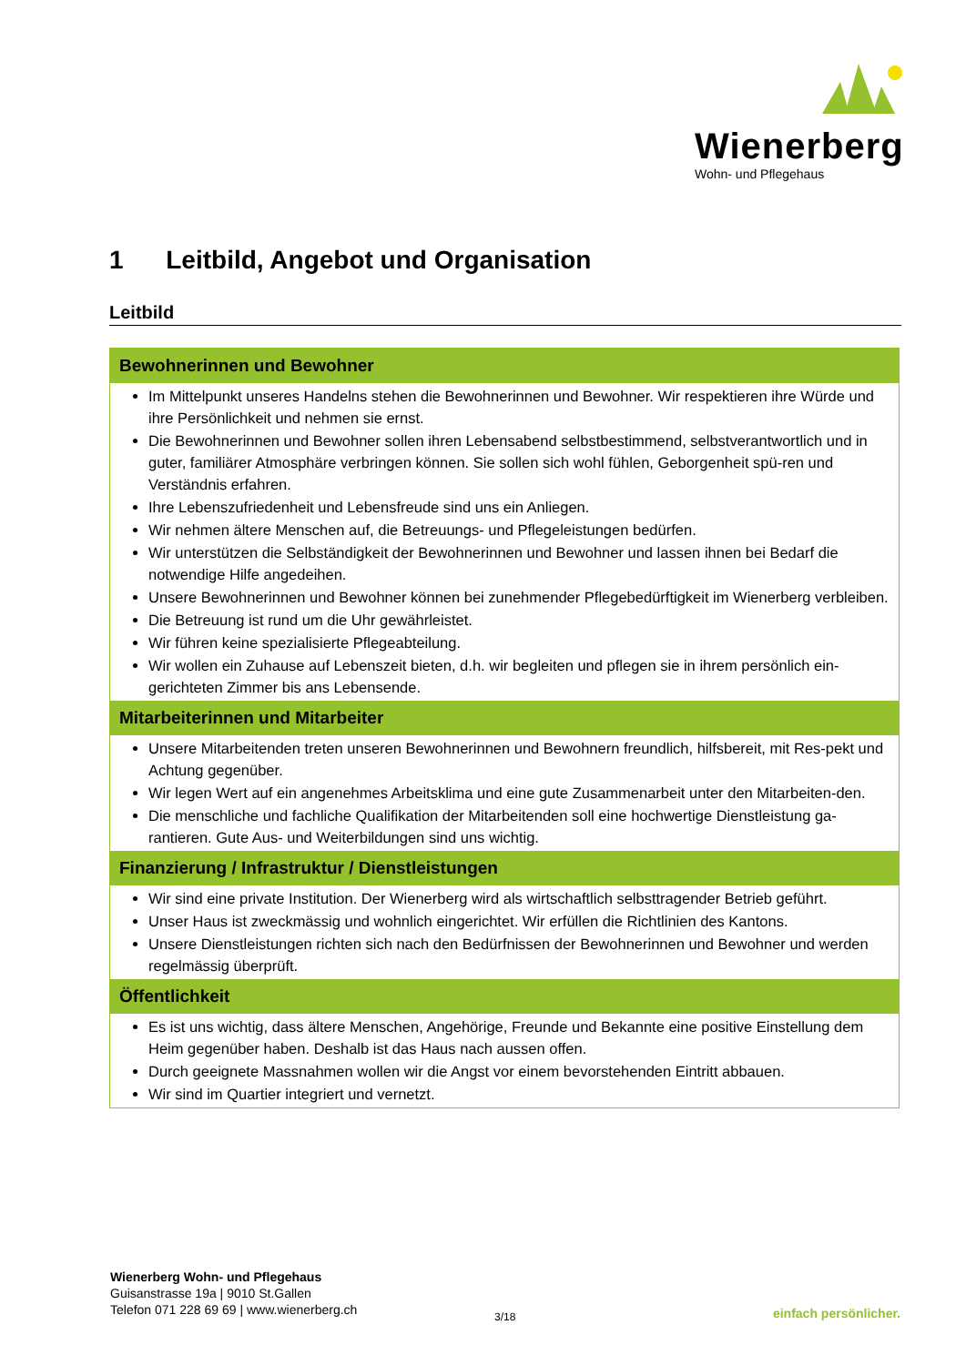Wienerberg
Wohn- und Pflegehaus
1 Leitbild, Angebot und Organisation
Leitbild
| Bewohnerinnen und Bewohner |
| --- |
| Im Mittelpunkt unseres Handelns stehen die Bewohnerinnen und Bewohner. Wir respektieren ihre Würde und ihre Persönlichkeit und nehmen sie ernst. Die Bewohnerinnen und Bewohner sollen ihren Lebensabend selbstbestimmend, selbstverantwortlich und in guter, familiärer Atmosphäre verbringen können. Sie sollen sich wohl fühlen, Geborgenheit spü-ren und Verständnis erfahren. Ihre Lebenszufriedenheit und Lebensfreude sind uns ein Anliegen. Wir nehmen ältere Menschen auf, die Betreuungs- und Pflegeleistungen bedürfen. Wir unterstützen die Selbständigkeit der Bewohnerinnen und Bewohner und lassen ihnen bei Bedarf die notwendige Hilfe angedeihen. Unsere Bewohnerinnen und Bewohner können bei zunehmender Pflegebedürftigkeit im Wienerberg verbleiben. Die Betreuung ist rund um die Uhr gewährleistet. Wir führen keine spezialisierte Pflegeabteilung. Wir wollen ein Zuhause auf Lebenszeit bieten, d.h. wir begleiten und pflegen sie in ihrem persönlich ein-gerichteten Zimmer bis ans Lebensende. |
| Mitarbeiterinnen und Mitarbeiter |
| Unsere Mitarbeitenden treten unseren Bewohnerinnen und Bewohnern freundlich, hilfsbereit, mit Res-pekt und Achtung gegenüber. Wir legen Wert auf ein angenehmes Arbeitsklima und eine gute Zusammenarbeit unter den Mitarbeiten-den. Die menschliche und fachliche Qualifikation der Mitarbeitenden soll eine hochwertige Dienstleistung ga-rantieren. Gute Aus- und Weiterbildungen sind uns wichtig. |
| Finanzierung / Infrastruktur / Dienstleistungen |
| Wir sind eine private Institution. Der Wienerberg wird als wirtschaftlich selbsttragender Betrieb geführt. Unser Haus ist zweckmässig und wohnlich eingerichtet. Wir erfüllen die Richtlinien des Kantons. Unsere Dienstleistungen richten sich nach den Bedürfnissen der Bewohnerinnen und Bewohner und werden regelmässig überprüft. |
| Öffentlichkeit |
| Es ist uns wichtig, dass ältere Menschen, Angehörige, Freunde und Bekannte eine positive Einstellung dem Heim gegenüber haben. Deshalb ist das Haus nach aussen offen. Durch geeignete Massnahmen wollen wir die Angst vor einem bevorstehenden Eintritt abbauen. Wir sind im Quartier integriert und vernetzt. |
Wienerberg Wohn- und Pflegehaus
Guisanstrasse 19a | 9010 St.Gallen
Telefon 071 228 69 69 | www.wienerberg.ch
3/18 einfach persönlicher.